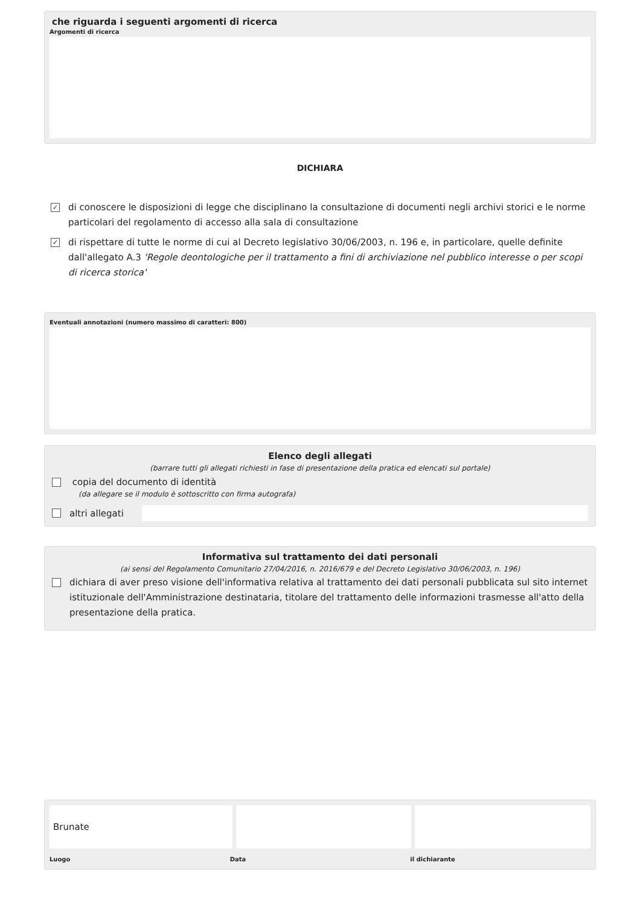che riguarda i seguenti argomenti di ricerca
Argomenti di ricerca
DICHIARA
✓ di conoscere le disposizioni di legge che disciplinano la consultazione di documenti negli archivi storici e le norme particolari del regolamento di accesso alla sala di consultazione
✓ di rispettare di tutte le norme di cui al Decreto legislativo 30/06/2003, n. 196 e, in particolare, quelle definite dall'allegato A.3 'Regole deontologiche per il trattamento a fini di archiviazione nel pubblico interesse o per scopi di ricerca storica'
Eventuali annotazioni (numero massimo di caratteri: 800)
Elenco degli allegati
(barrare tutti gli allegati richiesti in fase di presentazione della pratica ed elencati sul portale)
copia del documento di identità
(da allegare se il modulo è sottoscritto con firma autografa)
altri allegati
Informativa sul trattamento dei dati personali
(ai sensi del Regolamento Comunitario 27/04/2016, n. 2016/679 e del Decreto Legislativo 30/06/2003, n. 196)
dichiara di aver preso visione dell'informativa relativa al trattamento dei dati personali pubblicata sul sito internet istituzionale dell'Amministrazione destinataria, titolare del trattamento delle informazioni trasmesse all'atto della presentazione della pratica.
Brunate
Luogo Data il dichiarante